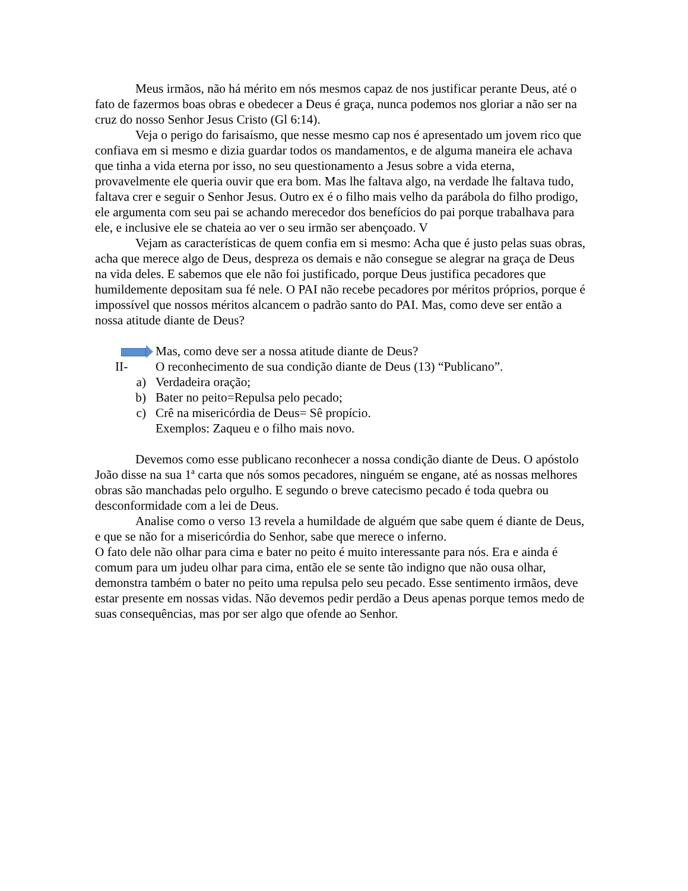Meus irmãos, não há mérito em nós mesmos capaz de nos justificar perante Deus, até o fato de fazermos boas obras e obedecer a Deus é graça, nunca podemos nos gloriar a não ser na cruz do nosso Senhor Jesus Cristo (Gl 6:14).
Veja o perigo do farisaísmo, que nesse mesmo cap nos é apresentado um jovem rico que confiava em si mesmo e dizia guardar todos os mandamentos, e de alguma maneira ele achava que tinha a vida eterna por isso, no seu questionamento a Jesus sobre a vida eterna, provavelmente ele queria ouvir que era bom. Mas lhe faltava algo, na verdade lhe faltava tudo, faltava crer e seguir o Senhor Jesus. Outro ex é o filho mais velho da parábola do filho prodigo, ele argumenta com seu pai se achando merecedor dos benefícios do pai porque trabalhava para ele, e inclusive ele se chateia ao ver o seu irmão ser abençoado. V
Vejam as características de quem confia em si mesmo: Acha que é justo pelas suas obras, acha que merece algo de Deus, despreza os demais e não consegue se alegrar na graça de Deus na vida deles. E sabemos que ele não foi justificado, porque Deus justifica pecadores que humildemente depositam sua fé nele. O PAI não recebe pecadores por méritos próprios, porque é impossível que nossos méritos alcancem o padrão santo do PAI. Mas, como deve ser então a nossa atitude diante de Deus?
Mas, como deve ser a nossa atitude diante de Deus?
II- O reconhecimento de sua condição diante de Deus (13) “Publicano”.
a) Verdadeira oração;
b) Bater no peito=Repulsa pelo pecado;
c) Crê na misericórdia de Deus= Sê propício.
Exemplos: Zaqueu e o filho mais novo.
Devemos como esse publicano reconhecer a nossa condição diante de Deus. O apóstolo João disse na sua 1ª carta que nós somos pecadores, ninguém se engane, até as nossas melhores obras são manchadas pelo orgulho. E segundo o breve catecismo pecado é toda quebra ou desconformidade com a lei de Deus.
Analise como o verso 13 revela a humildade de alguém que sabe quem é diante de Deus, e que se não for a misericórdia do Senhor, sabe que merece o inferno.
O fato dele não olhar para cima e bater no peito é muito interessante para nós. Era e ainda é comum para um judeu olhar para cima, então ele se sente tão indigno que não ousa olhar, demonstra também o bater no peito uma repulsa pelo seu pecado. Esse sentimento irmãos, deve estar presente em nossas vidas. Não devemos pedir perdão a Deus apenas porque temos medo de suas consequências, mas por ser algo que ofende ao Senhor.